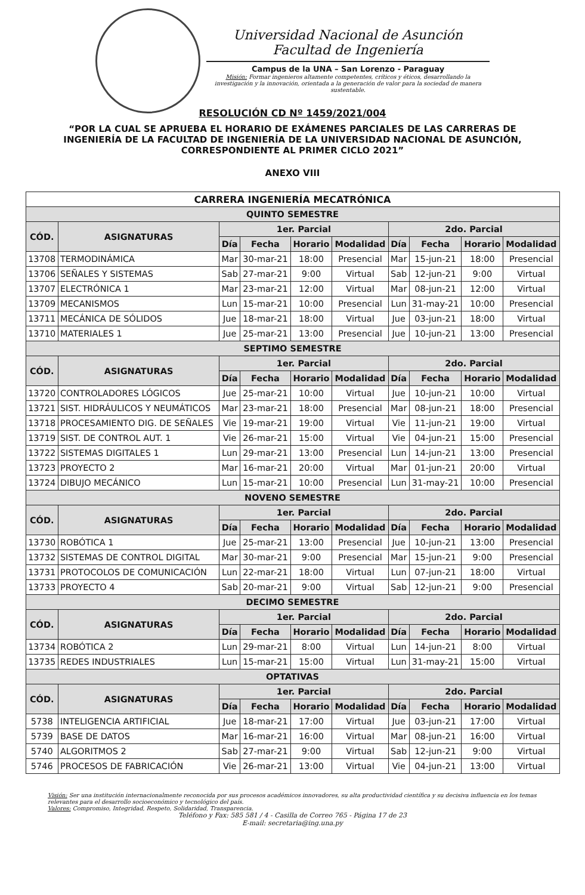Universidad Nacional de Asunción
Facultad de Ingeniería
Campus de la UNA – San Lorenzo - Paraguay
Misión: Formar ingenieros altamente competentes, críticos y éticos, desarrollando la investigación y la innovación, orientada a la generación de valor para la sociedad de manera sustentable.
RESOLUCIÓN CD Nº 1459/2021/004
“POR LA CUAL SE APRUEBA EL HORARIO DE EXÁMENES PARCIALES DE LAS CARRERAS DE INGENIERÍA DE LA FACULTAD DE INGENIERÍA DE LA UNIVERSIDAD NACIONAL DE ASUNCIÓN, CORRESPONDIENTE AL PRIMER CICLO 2021”
ANEXO VIII
| CARRERA INGENIERÍA MECATRÓNICA | | | | | | | | | |
| --- | --- | --- | --- | --- | --- | --- | --- | --- | --- |
| QUINTO SEMESTRE | | | | | | | | | |
| CÓD. | ASIGNATURAS | 1er. Parcial | | | | 2do. Parcial | | | |
| | | Día | Fecha | Horario | Modalidad | Día | Fecha | Horario | Modalidad |
| 13708 | TERMODINÁMICA | Mar | 30-mar-21 | 18:00 | Presencial | Mar | 15-jun-21 | 18:00 | Presencial |
| 13706 | SEÑALES Y SISTEMAS | Sab | 27-mar-21 | 9:00 | Virtual | Sab | 12-jun-21 | 9:00 | Virtual |
| 13707 | ELECTRÓNICA 1 | Mar | 23-mar-21 | 12:00 | Virtual | Mar | 08-jun-21 | 12:00 | Virtual |
| 13709 | MECANISMOS | Lun | 15-mar-21 | 10:00 | Presencial | Lun | 31-may-21 | 10:00 | Presencial |
| 13711 | MECÁNICA DE SÓLIDOS | Jue | 18-mar-21 | 18:00 | Virtual | Jue | 03-jun-21 | 18:00 | Virtual |
| 13710 | MATERIALES 1 | Jue | 25-mar-21 | 13:00 | Presencial | Jue | 10-jun-21 | 13:00 | Presencial |
| SEPTIMO SEMESTRE | | | | | | | | | |
| CÓD. | ASIGNATURAS | 1er. Parcial | | | | 2do. Parcial | | | |
| | | Día | Fecha | Horario | Modalidad | Día | Fecha | Horario | Modalidad |
| 13720 | CONTROLADORES LÓGICOS | Jue | 25-mar-21 | 10:00 | Virtual | Jue | 10-jun-21 | 10:00 | Virtual |
| 13721 | SIST. HIDRÁULICOS Y NEUMÁTICOS | Mar | 23-mar-21 | 18:00 | Presencial | Mar | 08-jun-21 | 18:00 | Presencial |
| 13718 | PROCESAMIENTO DIG. DE SEÑALES | Vie | 19-mar-21 | 19:00 | Virtual | Vie | 11-jun-21 | 19:00 | Virtual |
| 13719 | SIST. DE CONTROL AUT. 1 | Vie | 26-mar-21 | 15:00 | Virtual | Vie | 04-jun-21 | 15:00 | Presencial |
| 13722 | SISTEMAS DIGITALES 1 | Lun | 29-mar-21 | 13:00 | Presencial | Lun | 14-jun-21 | 13:00 | Presencial |
| 13723 | PROYECTO 2 | Mar | 16-mar-21 | 20:00 | Virtual | Mar | 01-jun-21 | 20:00 | Virtual |
| 13724 | DIBUJO MECÁNICO | Lun | 15-mar-21 | 10:00 | Presencial | Lun | 31-may-21 | 10:00 | Presencial |
| NOVENO SEMESTRE | | | | | | | | | |
| CÓD. | ASIGNATURAS | 1er. Parcial | | | | 2do. Parcial | | | |
| | | Día | Fecha | Horario | Modalidad | Día | Fecha | Horario | Modalidad |
| 13730 | ROBÓTICA 1 | Jue | 25-mar-21 | 13:00 | Presencial | Jue | 10-jun-21 | 13:00 | Presencial |
| 13732 | SISTEMAS DE CONTROL DIGITAL | Mar | 30-mar-21 | 9:00 | Presencial | Mar | 15-jun-21 | 9:00 | Presencial |
| 13731 | PROTOCOLOS DE COMUNICACIÓN | Lun | 22-mar-21 | 18:00 | Virtual | Lun | 07-jun-21 | 18:00 | Virtual |
| 13733 | PROYECTO 4 | Sab | 20-mar-21 | 9:00 | Virtual | Sab | 12-jun-21 | 9:00 | Presencial |
| DECIMO SEMESTRE | | | | | | | | | |
| CÓD. | ASIGNATURAS | 1er. Parcial | | | | 2do. Parcial | | | |
| | | Día | Fecha | Horario | Modalidad | Día | Fecha | Horario | Modalidad |
| 13734 | ROBÓTICA 2 | Lun | 29-mar-21 | 8:00 | Virtual | Lun | 14-jun-21 | 8:00 | Virtual |
| 13735 | REDES INDUSTRIALES | Lun | 15-mar-21 | 15:00 | Virtual | Lun | 31-may-21 | 15:00 | Virtual |
| OPTATIVAS | | | | | | | | | |
| CÓD. | ASIGNATURAS | 1er. Parcial | | | | 2do. Parcial | | | |
| | | Día | Fecha | Horario | Modalidad | Día | Fecha | Horario | Modalidad |
| 5738 | INTELIGENCIA ARTIFICIAL | Jue | 18-mar-21 | 17:00 | Virtual | Jue | 03-jun-21 | 17:00 | Virtual |
| 5739 | BASE DE DATOS | Mar | 16-mar-21 | 16:00 | Virtual | Mar | 08-jun-21 | 16:00 | Virtual |
| 5740 | ALGORITMOS 2 | Sab | 27-mar-21 | 9:00 | Virtual | Sab | 12-jun-21 | 9:00 | Virtual |
| 5746 | PROCESOS DE FABRICACIÓN | Vie | 26-mar-21 | 13:00 | Virtual | Vie | 04-jun-21 | 13:00 | Virtual |
Visión: Ser una institución internacionalmente reconocida por sus procesos académicos innovadores, su alta productividad científica y su decisiva influencia en los temas relevantes para el desarrollo socioeconómico y tecnológico del país.
Valores: Compromiso, Integridad, Respeto, Solidaridad, Transparencia.
Teléfono y Fax: 585 581 / 4 - Casilla de Correo 765 - Página 17 de 23
E-mail: secretaria@ing.una.py